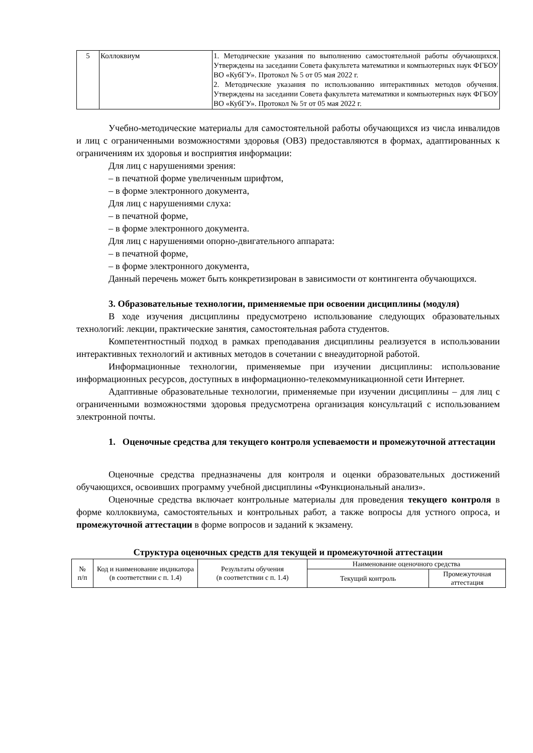| 5 | Коллоквиум | 1. Методические указания по выполнению самостоятельной работы обучающихся. Утверждены на заседании Совета факультета математики и компьютерных наук ФГБОУ ВО «КубГУ». Протокол № 5 от 05 мая 2022 г. 2. Методические указания по использованию интерактивных методов обучения. Утверждены на заседании Совета факультета математики и компьютерных наук ФГБОУ ВО «КубГУ». Протокол № 5т от 05 мая 2022 г. |
Учебно-методические материалы для самостоятельной работы обучающихся из числа инвалидов и лиц с ограниченными возможностями здоровья (ОВЗ) предоставляются в формах, адаптированных к ограничениям их здоровья и восприятия информации:
Для лиц с нарушениями зрения:
– в печатной форме увеличенным шрифтом,
– в форме электронного документа,
Для лиц с нарушениями слуха:
– в печатной форме,
– в форме электронного документа.
Для лиц с нарушениями опорно-двигательного аппарата:
– в печатной форме,
– в форме электронного документа,
Данный перечень может быть конкретизирован в зависимости от контингента обучающихся.
3. Образовательные технологии, применяемые при освоении дисциплины (модуля)
В ходе изучения дисциплины предусмотрено использование следующих образовательных технологий: лекции, практические занятия, самостоятельная работа студентов.
Компетентностный подход в рамках преподавания дисциплины реализуется в использовании интерактивных технологий и активных методов в сочетании с внеаудиторной работой.
Информационные технологии, применяемые при изучении дисциплины: использование информационных ресурсов, доступных в информационно-телекоммуникационной сети Интернет.
Адаптивные образовательные технологии, применяемые при изучении дисциплины – для лиц с ограниченными возможностями здоровья предусмотрена организация консультаций с использованием электронной почты.
1. Оценочные средства для текущего контроля успеваемости и промежуточной аттестации
Оценочные средства предназначены для контроля и оценки образовательных достижений обучающихся, освоивших программу учебной дисциплины «Функциональный анализ».
Оценочные средства включает контрольные материалы для проведения текущего контроля в форме коллоквиума, самостоятельных и контрольных работ, а также вопросы для устного опроса, и промежуточной аттестации в форме вопросов и заданий к экзамену.
Структура оценочных средств для текущей и промежуточной аттестации
| № п/п | Код и наименование индикатора (в соответствии с п. 1.4) | Результаты обучения (в соответствии с п. 1.4) | Наименование оценочного средства | |
| --- | --- | --- | --- | --- |
| | | | Текущий контроль | Промежуточная аттестация |